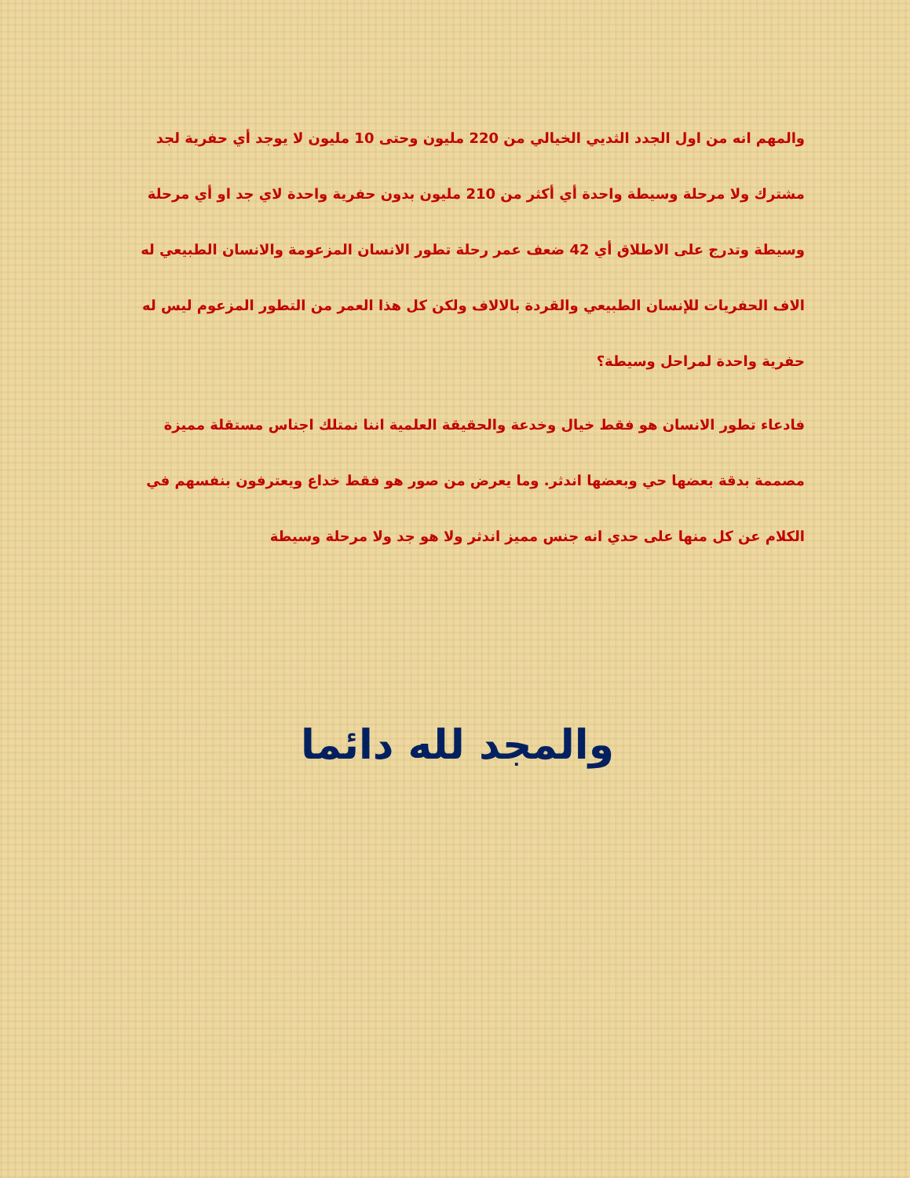والمهم انه من اول الجدد الثديي الخيالي من 220 مليون وحتى 10 مليون لا يوجد أي حفرية لجد مشترك ولا مرحلة وسيطة واحدة أي أكثر من 210 مليون بدون حفرية واحدة لاي جد او أي مرحلة وسيطة وتدرج على الاطلاق أي 42 ضعف عمر رحلة تطور الانسان المزعومة والانسان الطبيعي له الاف الحفريات للإنسان الطبيعي والقردة بالالاف ولكن كل هذا العمر من التطور المزعوم ليس له حفرية واحدة لمراحل وسيطة؟
فادعاء تطور الانسان هو فقط خيال وخدعة والحقيقة العلمية اننا نمتلك اجناس مستقلة مميزة مصممة بدقة بعضها حي وبعضها اندثر. وما يعرض من صور هو فقط خداع ويعترفون بنفسهم في الكلام عن كل منها على حدي انه جنس مميز اندثر ولا هو جد ولا مرحلة وسيطة
والمجد لله دائما